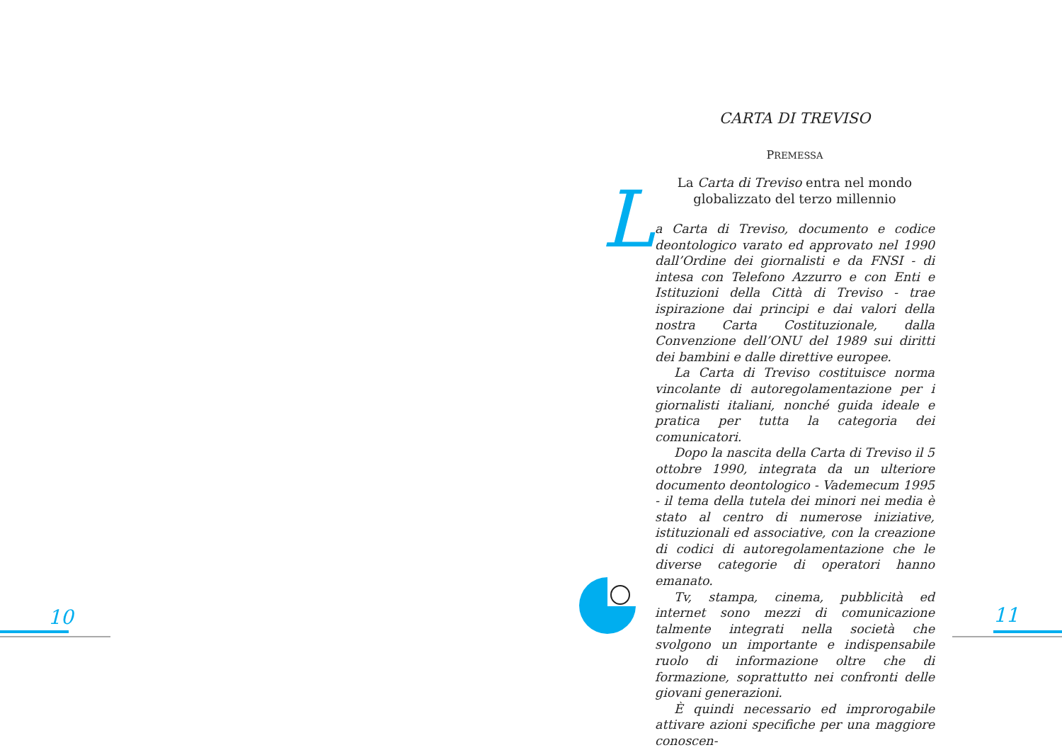10 11
CARTA DI TREVISO
PREMESSA
La Carta di Treviso entra nel mondo
globalizzato del terzo millennio
L
a Carta di Treviso, documento e codice deontologico varato ed approvato nel 1990 dall’Ordine dei giornalisti e da FNSI - di intesa con Telefono Azzurro e con Enti e Istituzioni della Città di Treviso - trae ispirazione dai principi e dai valori della nostra Carta Costituzionale, dalla Convenzione dell’ONU del 1989 sui diritti dei bambini e dalle direttive europee.
La Carta di Treviso costituisce norma vincolante di autoregolamentazione per i giornalisti italiani, nonché guida ideale e pratica per tutta la categoria dei comunicatori.
Dopo la nascita della Carta di Treviso il 5 ottobre 1990, integrata da un ulteriore documento deontologico - Vademecum 1995 - il tema della tutela dei minori nei media è stato al centro di numerose iniziative, istituzionali ed associative, con la creazione di codici di autoregolamentazione che le diverse categorie di operatori hanno emanato.
Tv, stampa, cinema, pubblicità ed internet sono mezzi di comunicazione talmente integrati nella società che svolgono un importante e indispensabile ruolo di informazione oltre che di formazione, soprattutto nei confronti delle giovani generazioni.
È quindi necessario ed improrogabile attivare azioni specifiche per una maggiore conoscen-